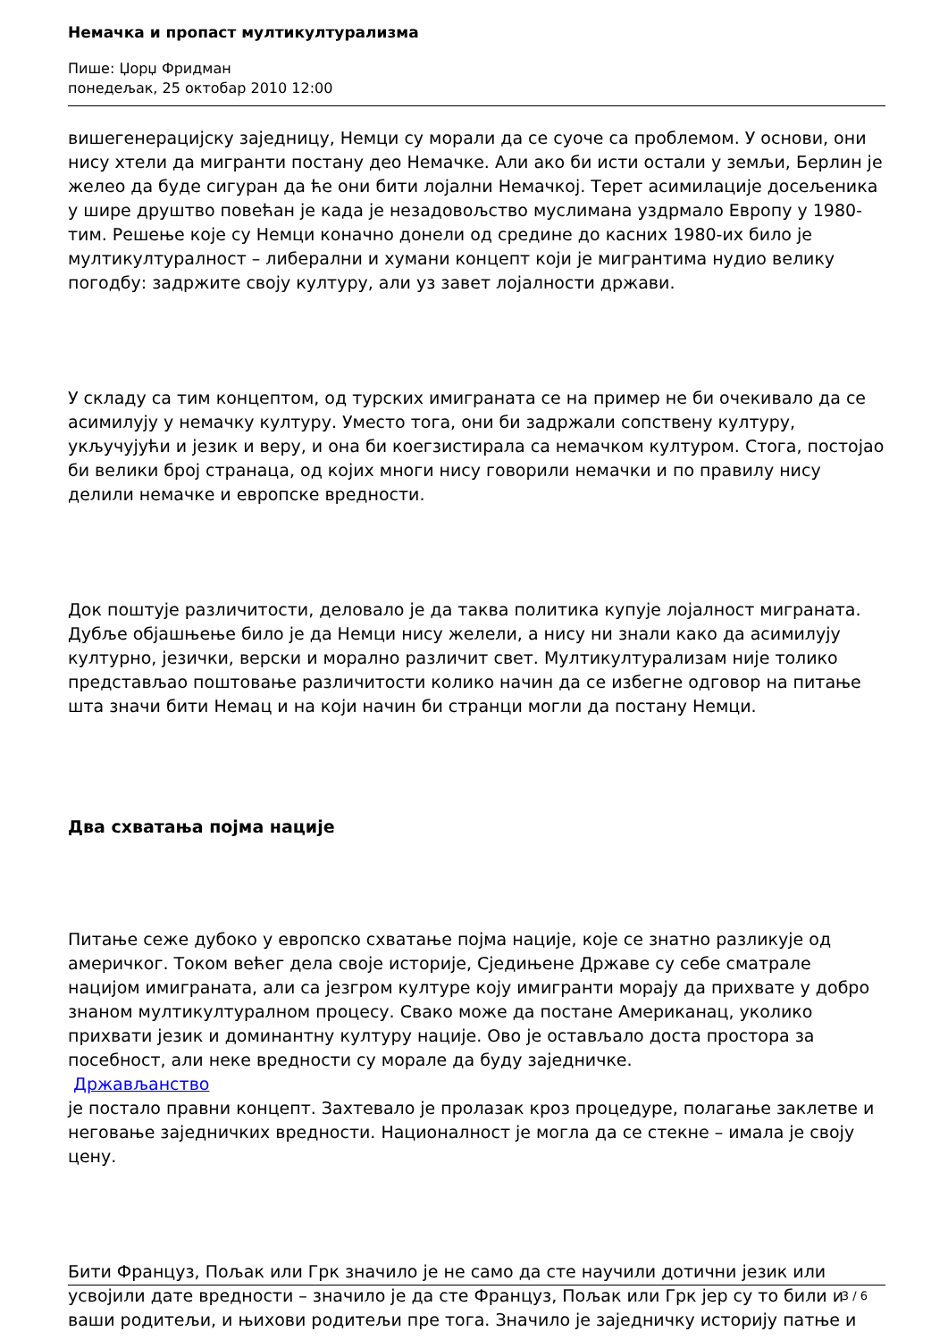Немачка и пропаст мултикултурализма
Пише: Џорџ Фридман
понедељак, 25 октобар 2010 12:00
вишегенерацијску заједницу, Немци су морали да се суоче са проблемом. У основи, они нису хтели да мигранти постану део Немачке. Али ако би исти остали у земљи, Берлин је желео да буде сигуран да ће они бити лојални Немачкој. Терет асимилације досељеника у шире друштво повећан је када је незадовољство муслимана уздрмало Европу у 1980-тим. Решење које су Немци коначно донели од средине до касних 1980-их било је мултикултуралност – либерални и хумани концепт који је мигрантима нудио велику погодбу: задржите своју културу, али уз завет лојалности држави.
У складу са тим концептом, од турских имиграната се на пример не би очекивало да се асимилују у немачку културу. Уместо тога, они би задржали сопствену културу, укључујући и језик и веру, и она би коегзистирала са немачком културом. Стога, постојао би велики број странаца, од којих многи нису говорили немачки и по правилу нису делили немачке и европске вредности.
Док поштује различитости, деловало је да таква политика купује лојалност миграната. Дубље објашњење било је да Немци нису желели, а нису ни знали како да асимилују културно, језички, верски и морално различит свет. Мултикултурализам није толико представљао поштовање различитости колико начин да се избегне одговор на питање шта значи бити Немац и на који начин би странци могли да постану Немци.
Два схватања појма нације
Питање сеже дубоко у европско схватање појма нације, које се знатно разликује од америчког. Током већег дела своје историје, Сједињене Државе су себе сматрале нацијом имиграната, али са језгром културе коју имигранти морају да прихвате у добро знаном мултикултуралном процесу. Свако може да постане Американац, уколико прихвати језик и доминантну културу нације. Ово је остављало доста простора за посебност, али неке вредности су морале да буду заједничке.
Држављанство
је постало правни концепт. Захтевало је пролазак кроз процедуре, полагање заклетве и неговање заједничких вредности. Националност је могла да се стекне – имала је своју цену.
Бити Француз, Пољак или Грк значило је не само да сте научили дотични језик или усвојили дате вредности – значило је да сте Француз, Пољак или Грк јер су то били и ваши родитељи, и њихови родитељи пре тога. Значило је заједничку историју патње и
3 / 6